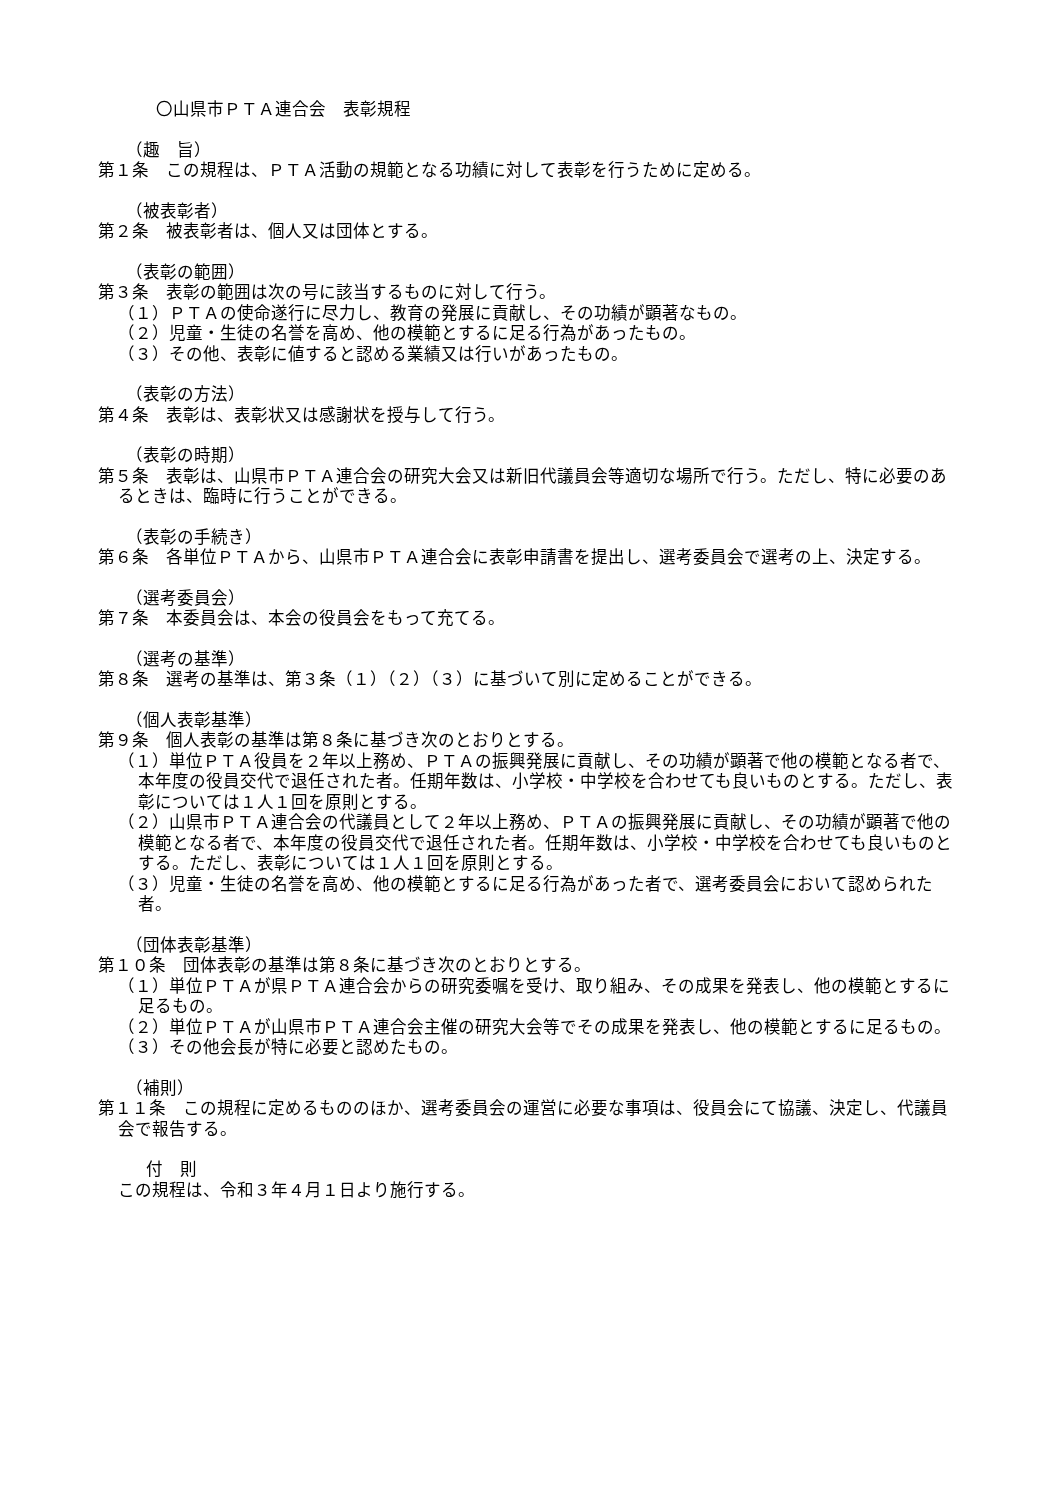〇山県市ＰＴＡ連合会　表彰規程
（趣　旨）
第１条　この規程は、ＰＴＡ活動の規範となる功績に対して表彰を行うために定める。
（被表彰者）
第２条　被表彰者は、個人又は団体とする。
（表彰の範囲）
第３条　表彰の範囲は次の号に該当するものに対して行う。
（１）ＰＴＡの使命遂行に尽力し、教育の発展に貢献し、その功績が顕著なもの。
（２）児童・生徒の名誉を高め、他の模範とするに足る行為があったもの。
（３）その他、表彰に値すると認める業績又は行いがあったもの。
（表彰の方法）
第４条　表彰は、表彰状又は感謝状を授与して行う。
（表彰の時期）
第５条　表彰は、山県市ＰＴＡ連合会の研究大会又は新旧代議員会等適切な場所で行う。ただし、特に必要のあるときは、臨時に行うことができる。
（表彰の手続き）
第６条　各単位ＰＴＡから、山県市ＰＴＡ連合会に表彰申請書を提出し、選考委員会で選考の上、決定する。
（選考委員会）
第７条　本委員会は、本会の役員会をもって充てる。
（選考の基準）
第８条　選考の基準は、第３条（１）（２）（３）に基づいて別に定めることができる。
（個人表彰基準）
第９条　個人表彰の基準は第８条に基づき次のとおりとする。
（１）単位ＰＴＡ役員を２年以上務め、ＰＴＡの振興発展に貢献し、その功績が顕著で他の模範となる者で、本年度の役員交代で退任された者。任期年数は、小学校・中学校を合わせても良いものとする。ただし、表彰については１人１回を原則とする。
（２）山県市ＰＴＡ連合会の代議員として２年以上務め、ＰＴＡの振興発展に貢献し、その功績が顕著で他の模範となる者で、本年度の役員交代で退任された者。任期年数は、小学校・中学校を合わせても良いものとする。ただし、表彰については１人１回を原則とする。
（３）児童・生徒の名誉を高め、他の模範とするに足る行為があった者で、選考委員会において認められた者。
（団体表彰基準）
第１０条　団体表彰の基準は第８条に基づき次のとおりとする。
（１）単位ＰＴＡが県ＰＴＡ連合会からの研究委嘱を受け、取り組み、その成果を発表し、他の模範とするに足るもの。
（２）単位ＰＴＡが山県市ＰＴＡ連合会主催の研究大会等でその成果を発表し、他の模範とするに足るもの。
（３）その他会長が特に必要と認めたもの。
（補則）
第１１条　この規程に定めるもののほか、選考委員会の運営に必要な事項は、役員会にて協議、決定し、代議員会で報告する。
付　則
この規程は、令和３年４月１日より施行する。